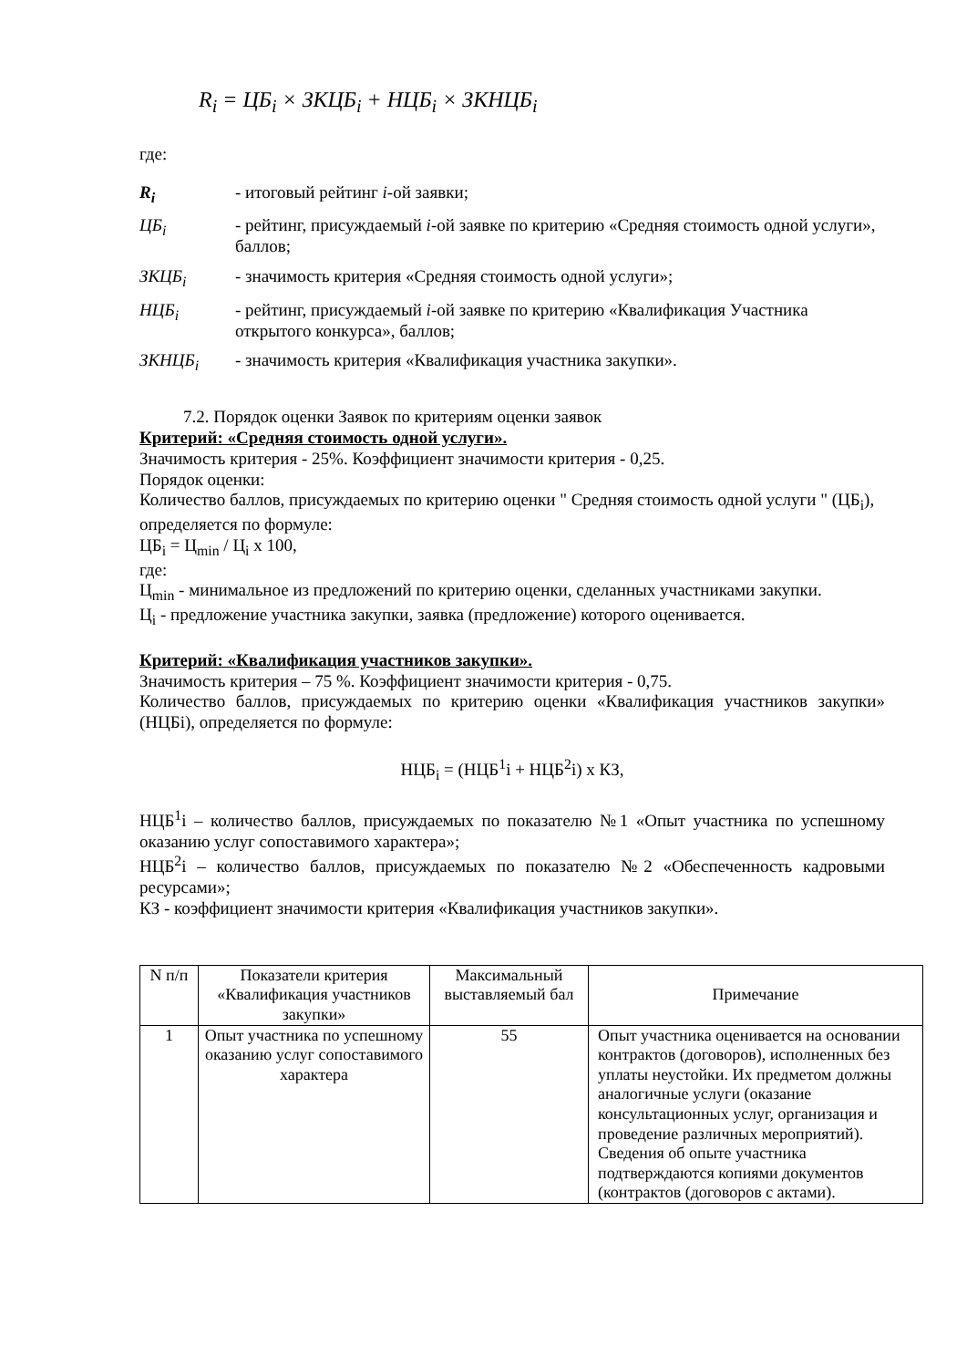R<sub>i</sub> = ЦБ<sub>i</sub> × ЗКЦБ<sub>i</sub> + НЦБ<sub>i</sub> × ЗКНЦБ<sub>i</sub>
где:
| R<sub>i</sub> | - итоговый рейтинг i -ой заявки; |
| ЦБ<sub>i</sub> | - рейтинг, присуждаемый i -ой заявке по критерию «Средняя стоимость одной услуги», баллов; |
| ЗКЦБ<sub>i</sub> | - значимость критерия «Средняя стоимость одной услуги»; |
| НЦБ<sub>i</sub> | - рейтинг, присуждаемый i -ой заявке по критерию «Квалификация Участника открытого конкурса», баллов; |
| ЗКНЦБ<sub>i</sub> | - значимость критерия «Квалификация участника закупки». |
7.2. Порядок оценки Заявок по критериям оценки заявок
Критерий: «Средняя стоимость одной услуги».
Значимость критерия - 25%. Коэффициент значимости критерия - 0,25.
Порядок оценки:
Количество баллов, присуждаемых по критерию оценки " Средняя стоимость одной услуги " (ЦБ<sub>i</sub>), определяется по формуле:
ЦБ<sub>i</sub> = Ц<sub>min</sub> / Ц<sub>i</sub> х 100,
где:
Ц<sub>min</sub> - минимальное из предложений по критерию оценки, сделанных участниками закупки.
Ц<sub>i</sub> - предложение участника закупки, заявка (предложение) которого оценивается.
Критерий: «Квалификация участников закупки».
Значимость критерия – 75 %. Коэффициент значимости критерия - 0,75.
Количество баллов, присуждаемых по критерию оценки «Квалификация участников закупки» (НЦБi), определяется по формуле:
НЦБ<sub>i</sub> = (НЦБ<sup>1</sup>i + НЦБ<sup>2</sup>i) х КЗ,
НЦБ<sup>1</sup>i – количество баллов, присуждаемых по показателю №1 «Опыт участника по успешному оказанию услуг сопоставимого характера»;
НЦБ<sup>2</sup>i – количество баллов, присуждаемых по показателю №2 «Обеспеченность кадровыми ресурсами»;
КЗ - коэффициент значимости критерия «Квалификация участников закупки».
| N п/п | Показатели критерия «Квалификация участников закупки» | Максимальный выставляемый бал | Примечание |
| --- | --- | --- | --- |
| 1 | Опыт участника по успешному оказанию услуг сопоставимого характера | 55 | Опыт участника оценивается на основании контрактов (договоров), исполненных без уплаты неустойки. Их предметом должны аналогичные услуги (оказание консультационных услуг, организация и проведение различных мероприятий). Сведения об опыте участника подтверждаются копиями документов (контрактов (договоров с актами). |